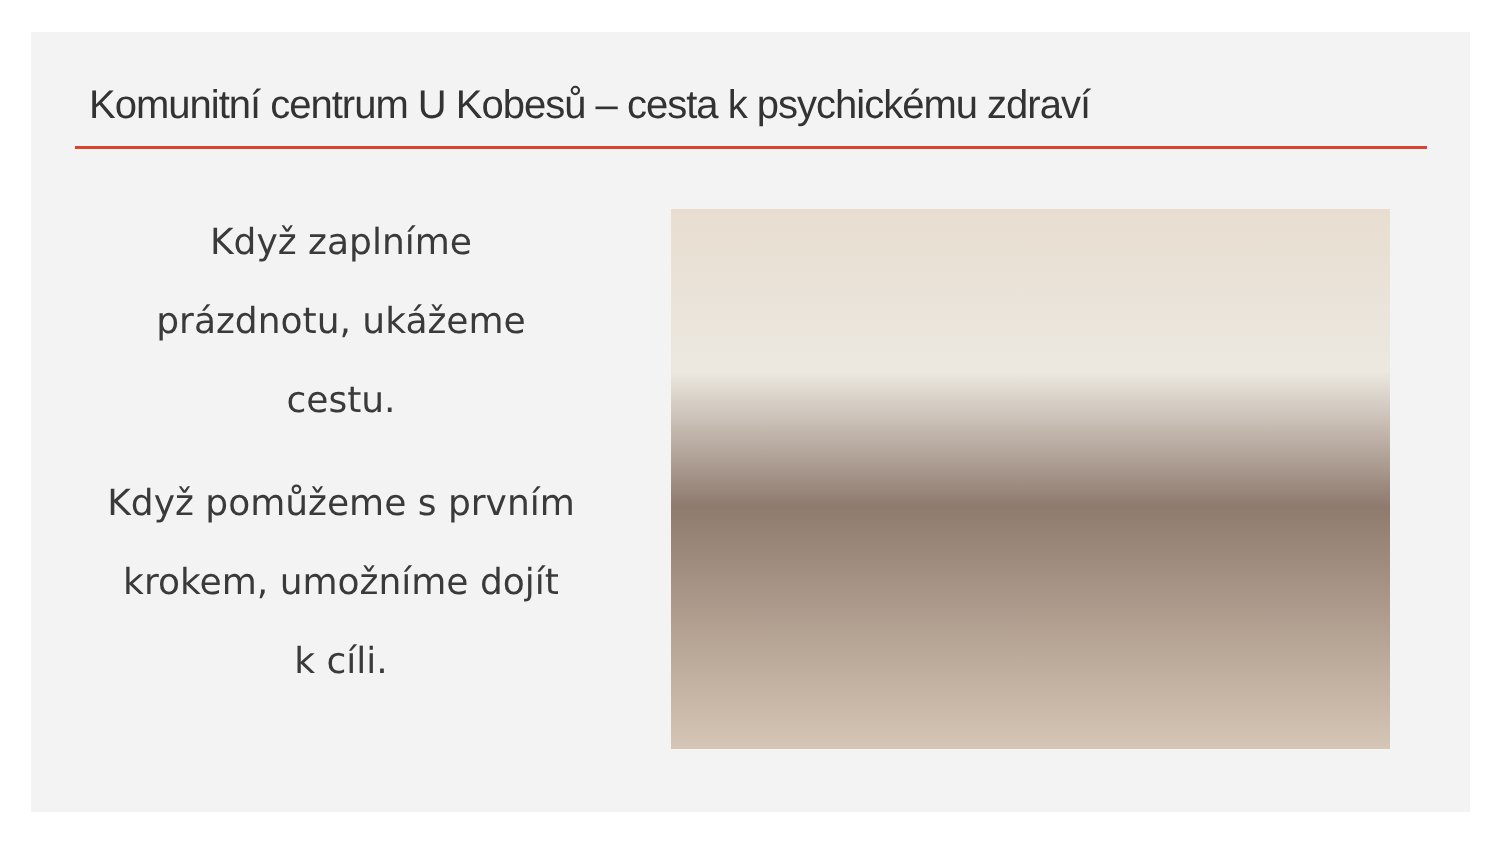Komunitní centrum U Kobesů – cesta k psychickému zdraví
Když zaplníme
prázdnotu, ukážeme
cestu.
Když pomůžeme s prvním
krokem, umožníme dojít
k cíli.